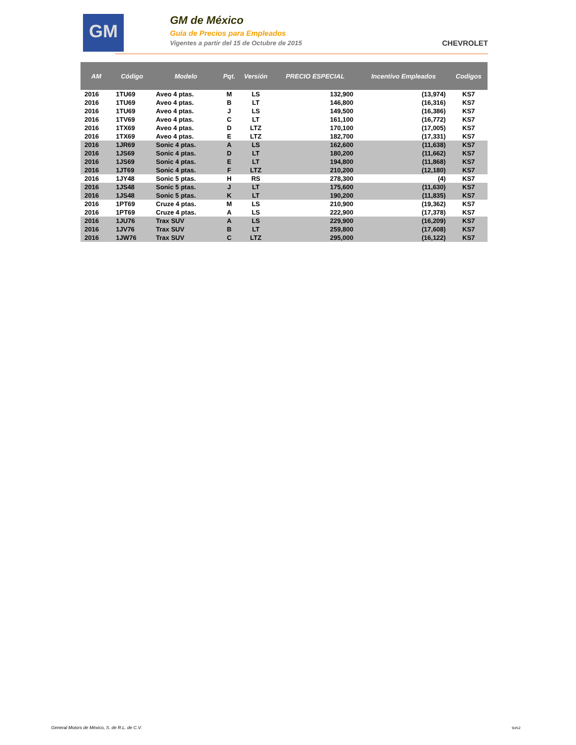GM
GM de México
Guía de Precios para Empleados
Vigentes a partir del 15 de Octubre de 2015
CHEVROLET
| AM | Código | Modelo | Pqt. | Versión | PRECIO ESPECIAL | Incentivo Empleados | Codigos |
| --- | --- | --- | --- | --- | --- | --- | --- |
| 2016 | 1TU69 | Aveo 4 ptas. | M | LS | 132,900 | (13,974) | KS7 |
| 2016 | 1TU69 | Aveo 4 ptas. | B | LT | 146,800 | (16,316) | KS7 |
| 2016 | 1TU69 | Aveo 4 ptas. | J | LS | 149,500 | (16,386) | KS7 |
| 2016 | 1TV69 | Aveo 4 ptas. | C | LT | 161,100 | (16,772) | KS7 |
| 2016 | 1TX69 | Aveo 4 ptas. | D | LTZ | 170,100 | (17,005) | KS7 |
| 2016 | 1TX69 | Aveo 4 ptas. | E | LTZ | 182,700 | (17,331) | KS7 |
| 2016 | 1JR69 | Sonic 4 ptas. | A | LS | 162,600 | (11,638) | KS7 |
| 2016 | 1JS69 | Sonic 4 ptas. | D | LT | 180,200 | (11,662) | KS7 |
| 2016 | 1JS69 | Sonic 4 ptas. | E | LT | 194,800 | (11,868) | KS7 |
| 2016 | 1JT69 | Sonic 4 ptas. | F | LTZ | 210,200 | (12,180) | KS7 |
| 2016 | 1JY48 | Sonic 5 ptas. | H | RS | 278,300 | (4) | KS7 |
| 2016 | 1JS48 | Sonic 5 ptas. | J | LT | 175,600 | (11,630) | KS7 |
| 2016 | 1JS48 | Sonic 5 ptas. | K | LT | 190,200 | (11,835) | KS7 |
| 2016 | 1PT69 | Cruze 4 ptas. | M | LS | 210,900 | (19,362) | KS7 |
| 2016 | 1PT69 | Cruze 4 ptas. | A | LS | 222,900 | (17,378) | KS7 |
| 2016 | 1JU76 | Trax SUV | A | LS | 229,900 | (16,209) | KS7 |
| 2016 | 1JV76 | Trax SUV | B | LT | 259,800 | (17,608) | KS7 |
| 2016 | 1JW76 | Trax SUV | C | LTZ | 295,000 | (16,122) | KS7 |
General Motors de México, S. de R.L. de C.V.
9of12